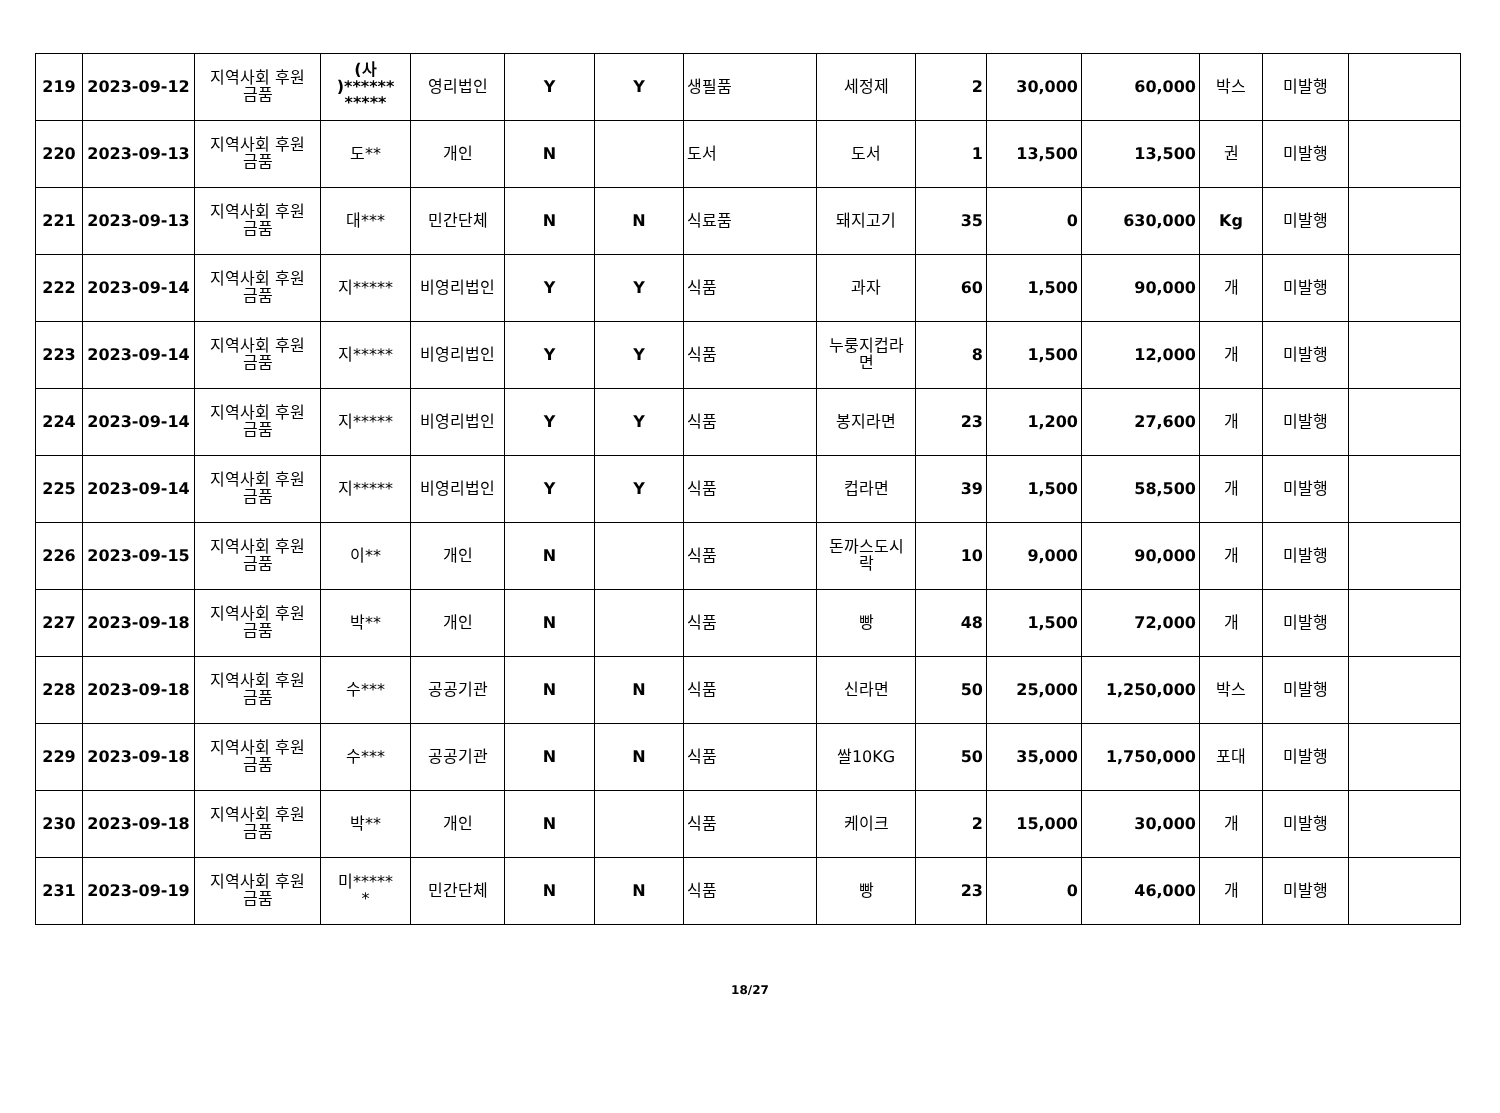| 219 | 2023-09-12 | 지역사회 후원 금품 | (사 )****** ***** | 영리법인 | Y | Y | 생필품 | 세정제 | 2 | 30,000 | 60,000 | 박스 | 미발행 | |
| 220 | 2023-09-13 | 지역사회 후원 금품 | 도** | 개인 | N | | 도서 | 도서 | 1 | 13,500 | 13,500 | 권 | 미발행 | |
| 221 | 2023-09-13 | 지역사회 후원 금품 | 대*** | 민간단체 | N | N | 식료품 | 돼지고기 | 35 | 0 | 630,000 | Kg | 미발행 | |
| 222 | 2023-09-14 | 지역사회 후원 금품 | 지***** | 비영리법인 | Y | Y | 식품 | 과자 | 60 | 1,500 | 90,000 | 개 | 미발행 | |
| 223 | 2023-09-14 | 지역사회 후원 금품 | 지***** | 비영리법인 | Y | Y | 식품 | 누룽지컵라 면 | 8 | 1,500 | 12,000 | 개 | 미발행 | |
| 224 | 2023-09-14 | 지역사회 후원 금품 | 지***** | 비영리법인 | Y | Y | 식품 | 봉지라면 | 23 | 1,200 | 27,600 | 개 | 미발행 | |
| 225 | 2023-09-14 | 지역사회 후원 금품 | 지***** | 비영리법인 | Y | Y | 식품 | 컵라면 | 39 | 1,500 | 58,500 | 개 | 미발행 | |
| 226 | 2023-09-15 | 지역사회 후원 금품 | 이** | 개인 | N | | 식품 | 돈까스도시 락 | 10 | 9,000 | 90,000 | 개 | 미발행 | |
| 227 | 2023-09-18 | 지역사회 후원 금품 | 박** | 개인 | N | | 식품 | 빵 | 48 | 1,500 | 72,000 | 개 | 미발행 | |
| 228 | 2023-09-18 | 지역사회 후원 금품 | 수*** | 공공기관 | N | N | 식품 | 신라면 | 50 | 25,000 | 1,250,000 | 박스 | 미발행 | |
| 229 | 2023-09-18 | 지역사회 후원 금품 | 수*** | 공공기관 | N | N | 식품 | 쌀10KG | 50 | 35,000 | 1,750,000 | 포대 | 미발행 | |
| 230 | 2023-09-18 | 지역사회 후원 금품 | 박** | 개인 | N | | 식품 | 케이크 | 2 | 15,000 | 30,000 | 개 | 미발행 | |
| 231 | 2023-09-19 | 지역사회 후원 금품 | 미***** * | 민간단체 | N | N | 식품 | 빵 | 23 | 0 | 46,000 | 개 | 미발행 | |
18/27